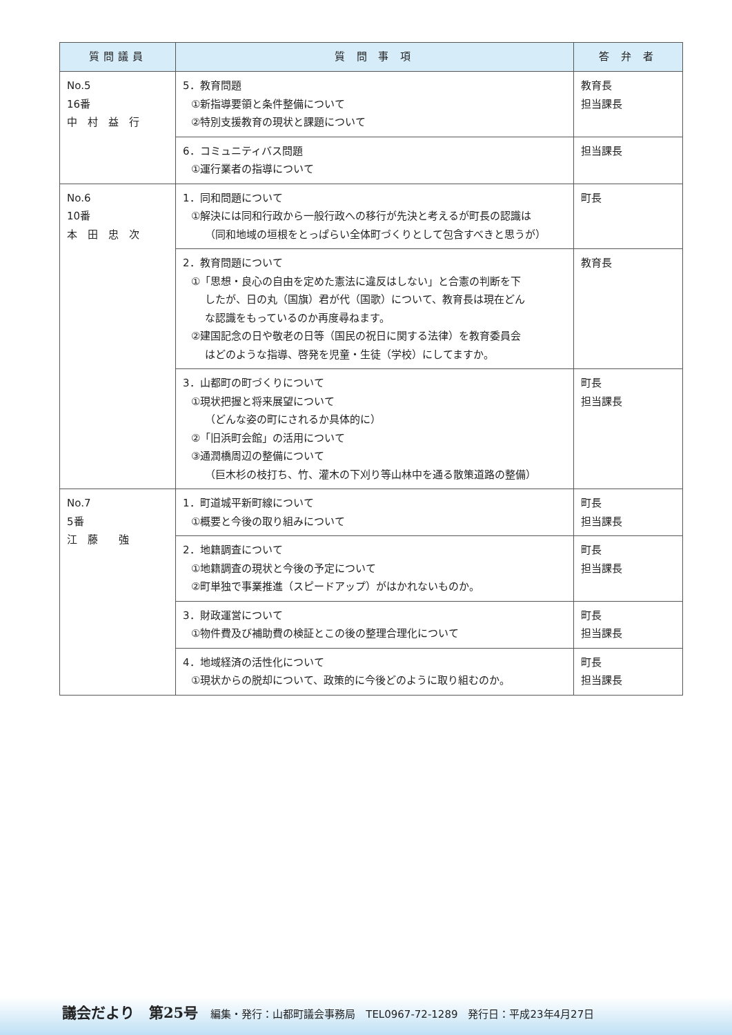| 質問議員 | 質 問 事 項 | 答 弁 者 |
| --- | --- | --- |
| No.5 16番 中 村 益 行 | 5．教育問題 ①新指導要領と条件整備について ②特別支援教育の現状と課題について | 教育長 担当課長 |
| | 6．コミュニティバス問題 ①運行業者の指導について | 担当課長 |
| No.6 10番 本 田 忠 次 | 1．同和問題について ①解決には同和行政から一般行政への移行が先決と考えるが町長の認識は （同和地域の垣根をとっぱらい全体町づくりとして包含すべきと思うが） | 町長 |
| | 2．教育問題について ①「思想・良心の自由を定めた憲法に違反はしない」と合憲の判断を下 したが、日の丸（国旗）君が代（国歌）について、教育長は現在どん な認識をもっているのか再度尋ねます。 ②建国記念の日や敬老の日等（国民の祝日に関する法律）を教育委員会 はどのような指導、啓発を児童・生徒（学校）にしてますか。 | 教育長 |
| | 3．山都町の町づくりについて ①現状把握と将来展望について （どんな姿の町にされるか具体的に） ②「旧浜町会館」の活用について ③通潤橋周辺の整備について （巨木杉の枝打ち、竹、灌木の下刈り等山林中を通る散策道路の整備） | 町長 担当課長 |
| No.7 5番 江 藤 強 | 1．町道城平新町線について ①概要と今後の取り組みについて | 町長 担当課長 |
| | 2．地籍調査について ①地籍調査の現状と今後の予定について ②町単独で事業推進（スピードアップ）がはかれないものか。 | 町長 担当課長 |
| | 3．財政運営について ①物件費及び補助費の検証とこの後の整理合理化について | 町長 担当課長 |
| | 4．地域経済の活性化について ①現状からの脱却について、政策的に今後どのように取り組むのか。 | 町長 担当課長 |
議会だより　第25号 編集・発行：山都町議会事務局　TEL0967-72-1289　発行日：平成23年4月27日